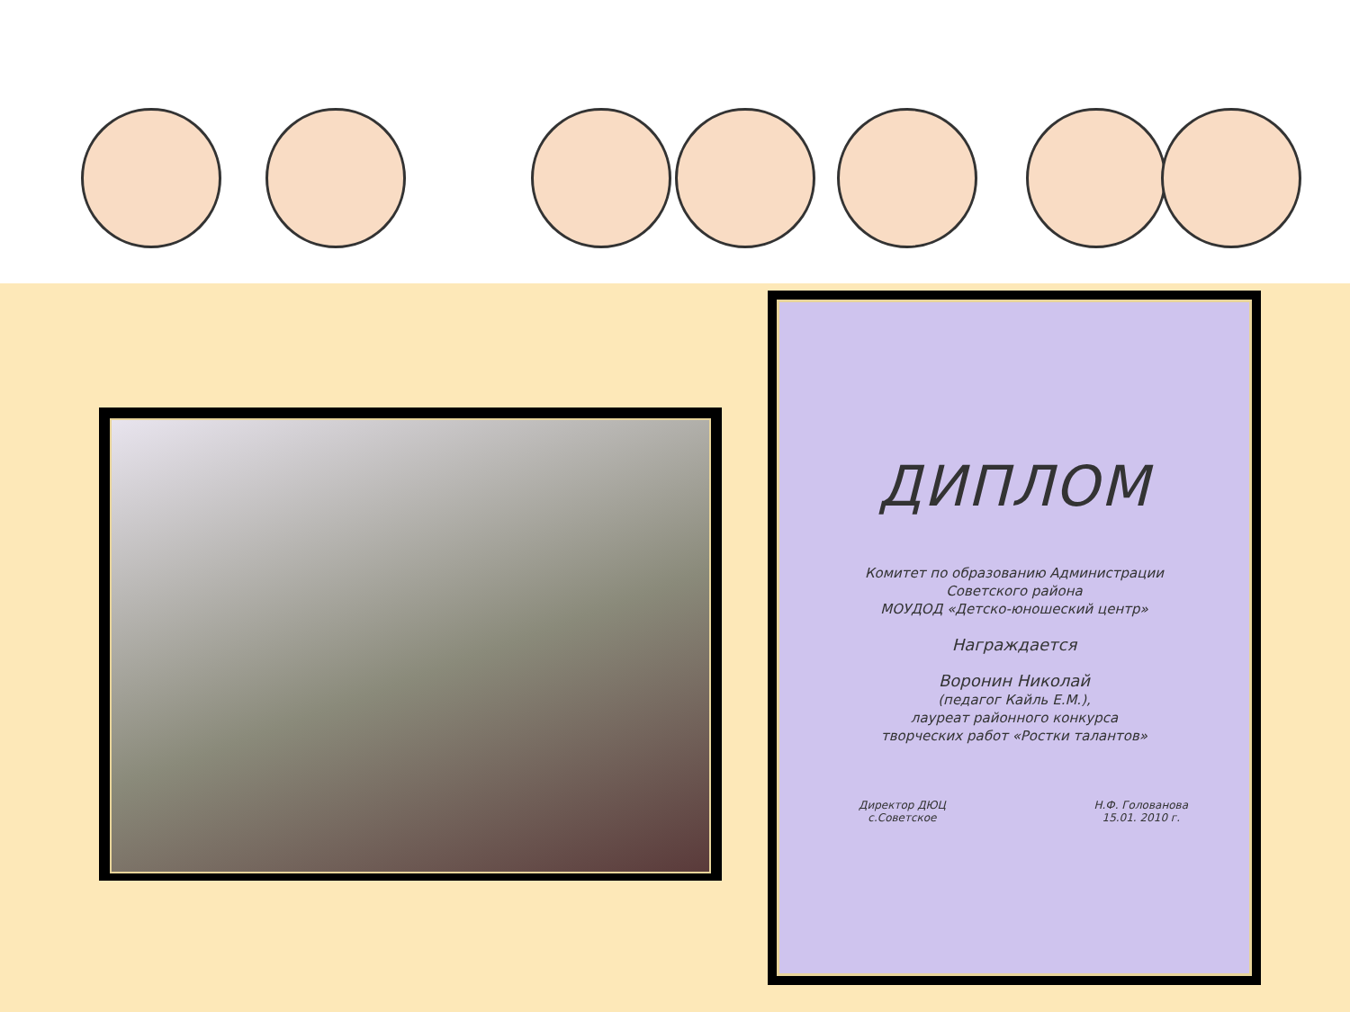ДИПЛОМ
Комитет по образованию Администрации
Советского района
МОУДОД «Детско-юношеский центр»
Награждается
Воронин Николай
(педагог Кайль Е.М.),
лауреат районного конкурса
творческих работ «Ростки талантов»
Директор ДЮЦ
с.Советское Н.Ф. Голованова
15.01. 2010 г.